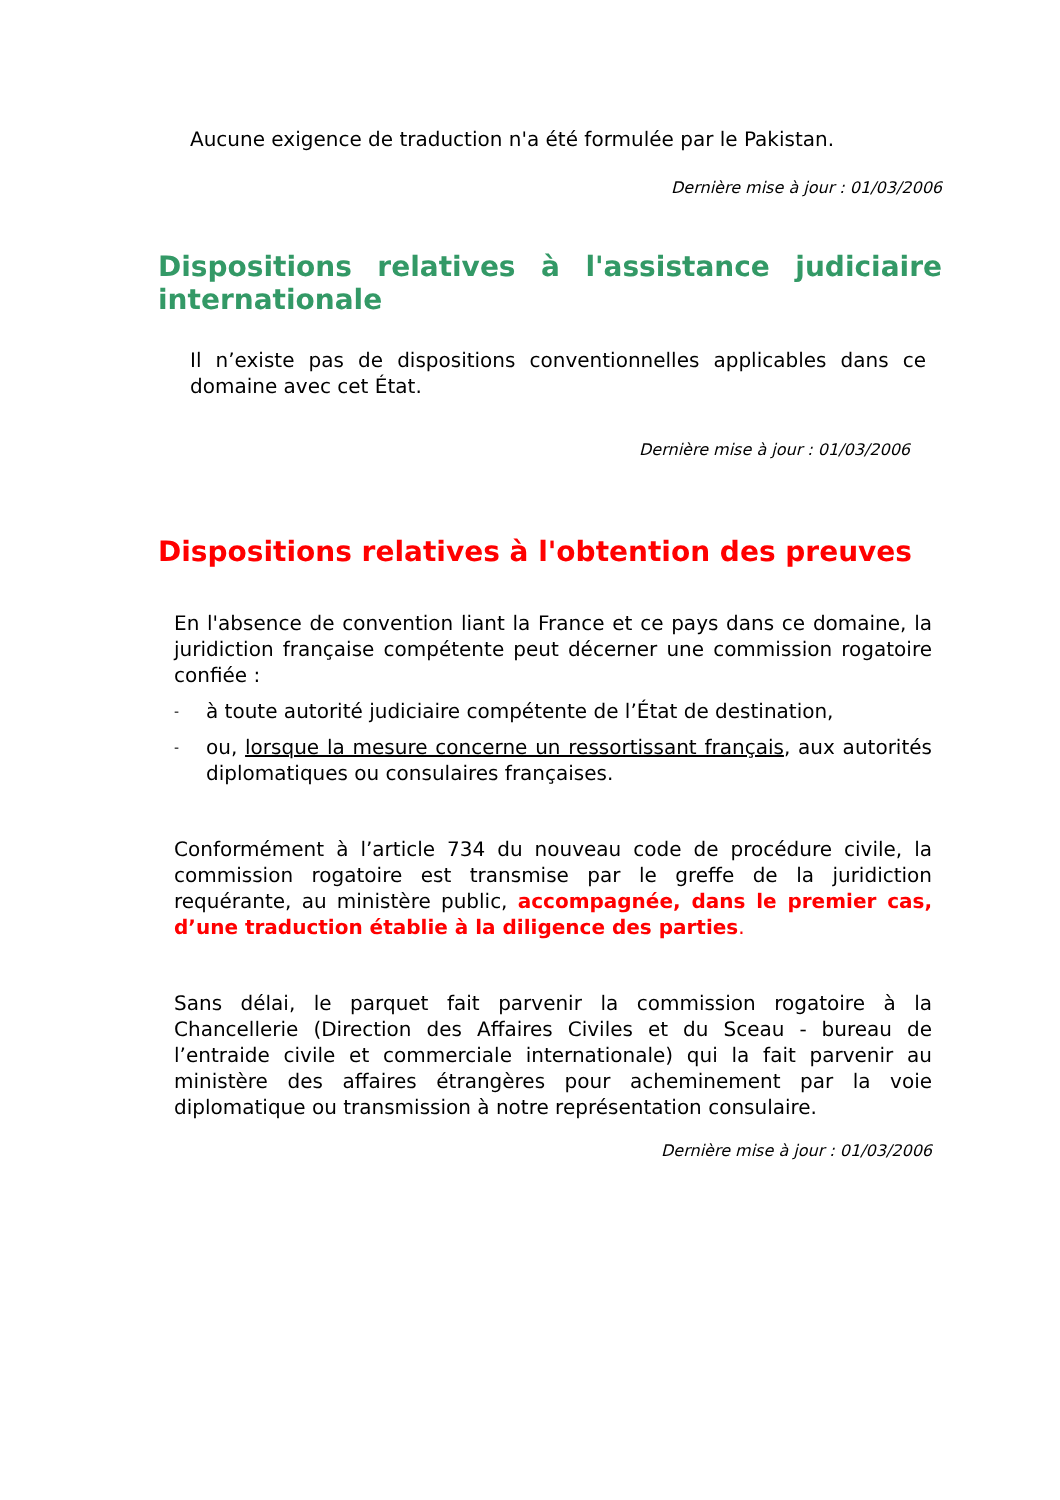Aucune exigence de traduction n'a été formulée par le Pakistan.
Dernière mise à jour : 01/03/2006
Dispositions relatives à l'assistance judiciaire internationale
Il n’existe pas de dispositions conventionnelles applicables dans ce domaine avec cet État.
Dernière mise à jour : 01/03/2006
Dispositions relatives à l'obtention des preuves
En l'absence de convention liant la France et ce pays dans ce domaine, la juridiction française compétente peut décerner une commission rogatoire confiée :
- à toute autorité judiciaire compétente de l’État de destination,
- ou, lorsque la mesure concerne un ressortissant français, aux autorités diplomatiques ou consulaires françaises.
Conformément à l’article 734 du nouveau code de procédure civile, la commission rogatoire est transmise par le greffe de la juridiction requérante, au ministère public, accompagnée, dans le premier cas, d’une traduction établie à la diligence des parties.
Sans délai, le parquet fait parvenir la commission rogatoire à la Chancellerie (Direction des Affaires Civiles et du Sceau - bureau de l’entraide civile et commerciale internationale) qui la fait parvenir au ministère des affaires étrangères pour acheminement par la voie diplomatique ou transmission à notre représentation consulaire.
Dernière mise à jour : 01/03/2006